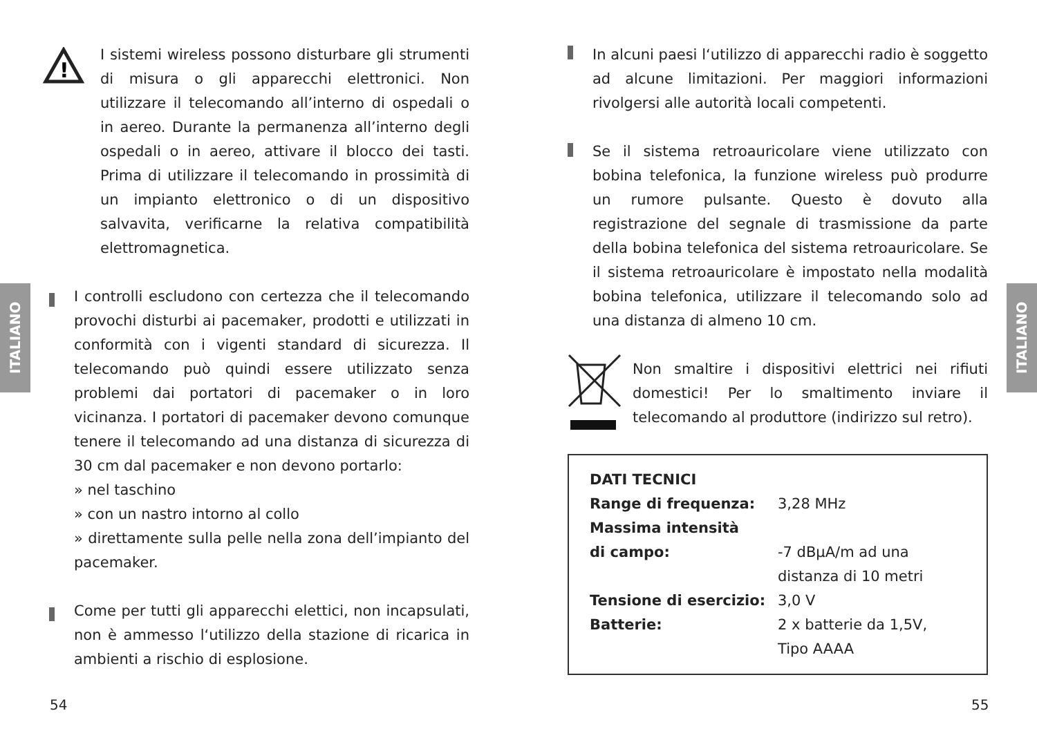ITALIANO
ITALIANO
!
I sistemi wireless possono disturbare gli strumenti di misura o gli apparecchi elettronici. Non utilizzare il telecomando all’interno di ospedali o in aereo. Durante la permanenza all’interno degli ospedali o in aereo, attivare il blocco dei tasti. Prima di utilizzare il telecomando in prossimità di un impianto elettronico o di un dispositivo salvavita, verificarne la relativa compatibilità elettromagnetica.
I controlli escludono con certezza che il telecomando provochi disturbi ai pacemaker, prodotti e utilizzati in conformità con i vigenti standard di sicurezza. Il telecomando può quindi essere utilizzato senza problemi dai portatori di pacemaker o in loro vicinanza. I portatori di pacemaker devono comunque tenere il telecomando ad una distanza di sicurezza di 30 cm dal pacemaker e non devono portarlo:
» nel taschino
» con un nastro intorno al collo
» direttamente sulla pelle nella zona dell’impianto del pacemaker.
Come per tutti gli apparecchi elettici, non incapsulati, non è ammesso l‘utilizzo della stazione di ricarica in ambienti a rischio di esplosione.
In alcuni paesi l‘utilizzo di apparecchi radio è soggetto ad alcune limitazioni. Per maggiori informazioni rivolgersi alle autorità locali competenti.
Se il sistema retroauricolare viene utilizzato con bobina telefonica, la funzione wireless può produrre un rumore pulsante. Questo è dovuto alla registrazione del segnale di trasmissione da parte della bobina telefonica del sistema retroauricolare. Se il sistema retroauricolare è impostato nella modalità bobina telefonica, utilizzare il telecomando solo ad una distanza di almeno 10 cm.
Non smaltire i dispositivi elettrici nei rifiuti domestici! Per lo smaltimento inviare il telecomando al produttore (indirizzo sul retro).
| DATI TECNICI | |
| Range di frequenza: | 3,28 MHz |
| Massima intensità di campo: | -7 dBμA/m ad una distanza di 10 metri |
| Tensione di esercizio: | 3,0 V |
| Batterie: | 2 x batterie da 1,5V, Tipo AAAA |
54 55